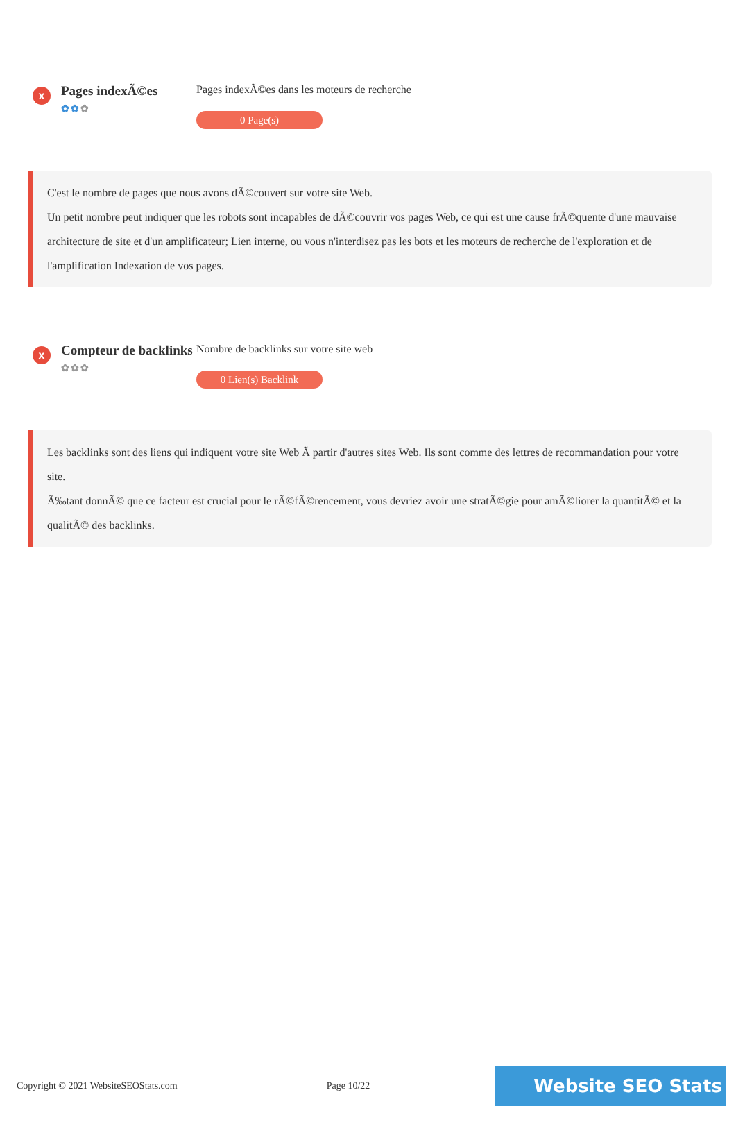x
Pages indexÃ©es
✿✿✿
Pages indexÃ©es dans les moteurs de recherche
0 Page(s)
C'est le nombre de pages que nous avons dÃ©couvert sur votre site Web.
Un petit nombre peut indiquer que les robots sont incapables de dÃ©couvrir vos pages Web, ce qui est une cause frÃ©quente d'une mauvaise architecture de site et d'un amplificateur; Lien interne, ou vous n'interdisez pas les bots et les moteurs de recherche de l'exploration et de l'amplification Indexation de vos pages.
x
Compteur de backlinks
✿✿✿
Nombre de backlinks sur votre site web
0 Lien(s) Backlink
Les backlinks sont des liens qui indiquent votre site Web Ã partir d'autres sites Web. Ils sont comme des lettres de recommandation pour votre site.
Ã‰tant donnÃ© que ce facteur est crucial pour le rÃ©fÃ©rencement, vous devriez avoir une stratÃ©gie pour amÃ©liorer la quantitÃ© et la qualitÃ© des backlinks.
Copyright © 2021 WebsiteSEOStats.com Page 10/22 Website SEO Stats